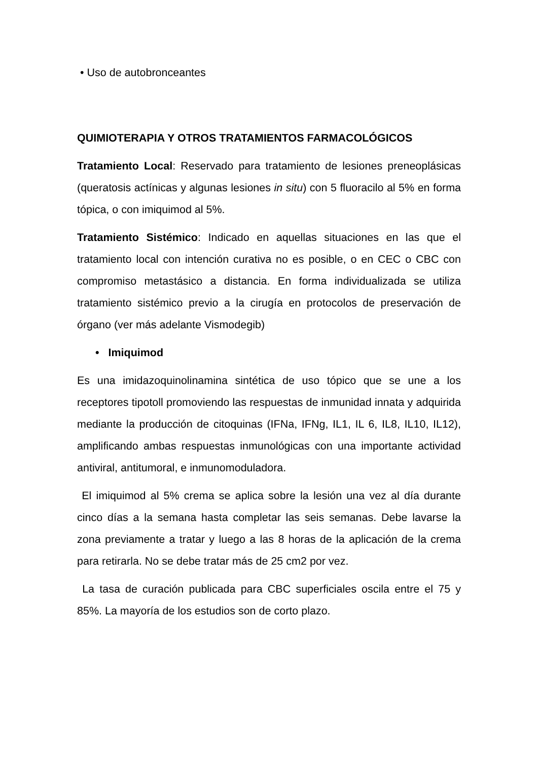• Uso de autobronceantes
QUIMIOTERAPIA Y OTROS TRATAMIENTOS FARMACOLÓGICOS
Tratamiento Local: Reservado para tratamiento de lesiones preneoplásicas (queratosis actínicas y algunas lesiones in situ) con 5 fluoracilo al 5% en forma tópica, o con imiquimod al 5%.
Tratamiento Sistémico: Indicado en aquellas situaciones en las que el tratamiento local con intención curativa no es posible, o en CEC o CBC con compromiso metastásico a distancia. En forma individualizada se utiliza tratamiento sistémico previo a la cirugía en protocolos de preservación de órgano (ver más adelante Vismodegib)
• Imiquimod
Es una imidazoquinolinamina sintética de uso tópico que se une a los receptores tipotoll promoviendo las respuestas de inmunidad innata y adquirida mediante la producción de citoquinas (IFNa, IFNg, IL1, IL 6, IL8, IL10, IL12), amplificando ambas respuestas inmunológicas con una importante actividad antiviral, antitumoral, e inmunomoduladora.
El imiquimod al 5% crema se aplica sobre la lesión una vez al día durante cinco días a la semana hasta completar las seis semanas. Debe lavarse la zona previamente a tratar y luego a las 8 horas de la aplicación de la crema para retirarla. No se debe tratar más de 25 cm2 por vez.
La tasa de curación publicada para CBC superficiales oscila entre el 75 y 85%. La mayoría de los estudios son de corto plazo.